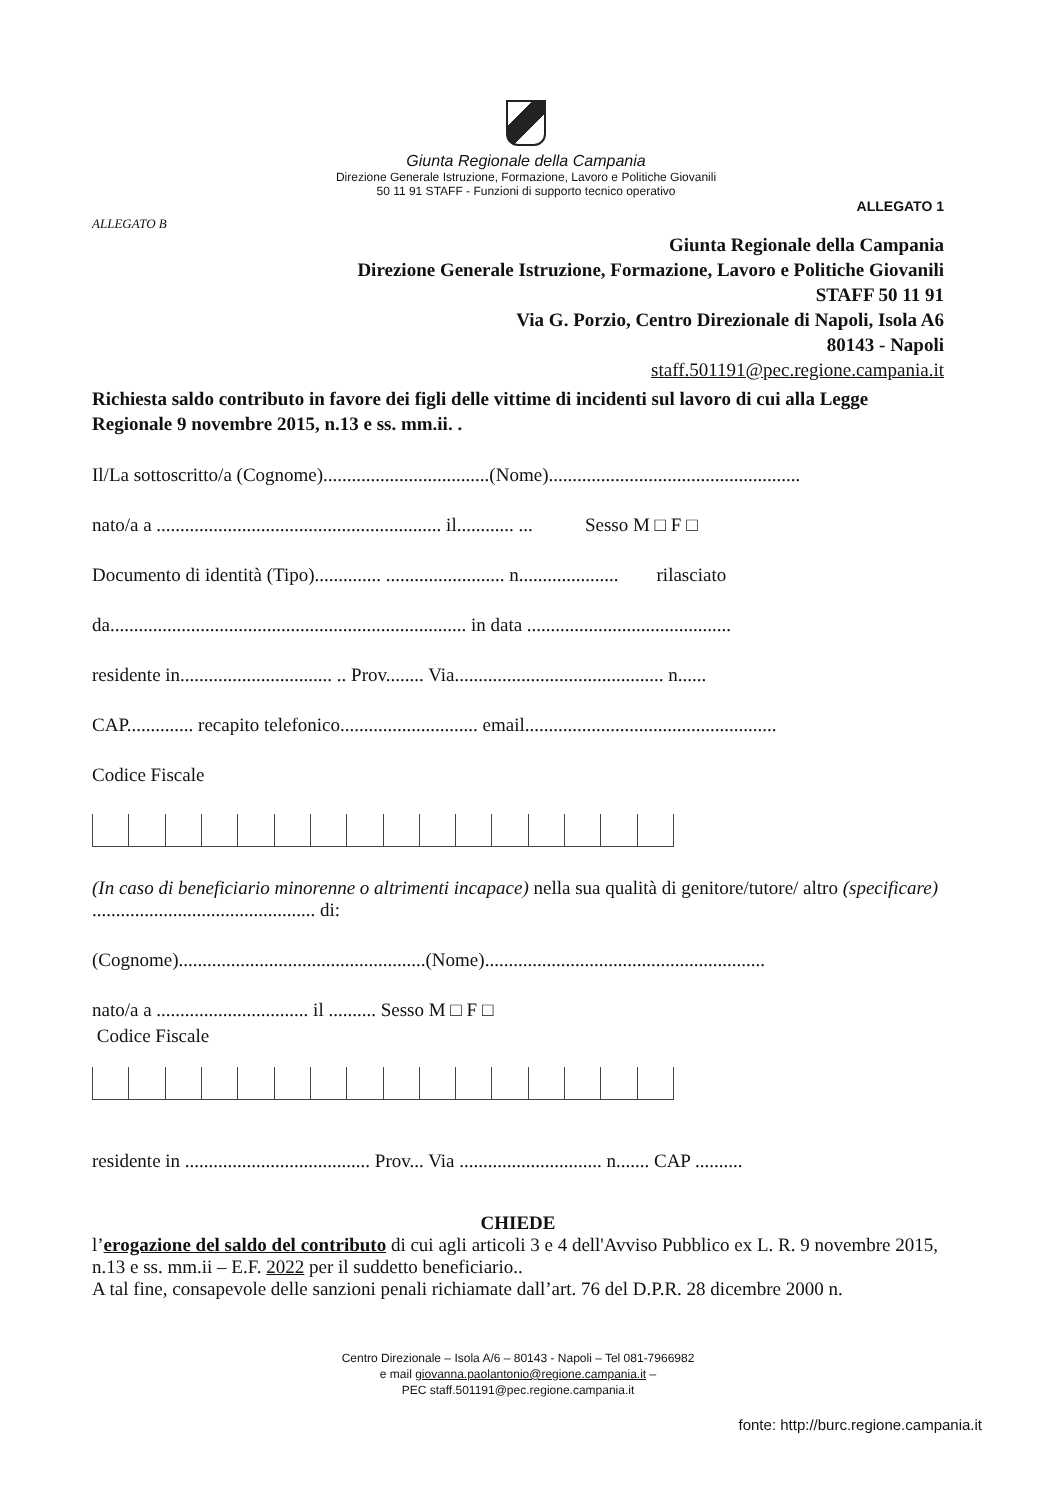Giunta Regionale della Campania
Direzione Generale Istruzione, Formazione, Lavoro e Politiche Giovanili
50 11 91 STAFF - Funzioni di supporto tecnico operativo
ALLEGATO B
ALLEGATO 1
Giunta Regionale della Campania
Direzione Generale Istruzione, Formazione, Lavoro e Politiche Giovanili
STAFF 50 11 91
Via G. Porzio, Centro Direzionale di Napoli, Isola A6
80143 - Napoli
staff.501191@pec.regione.campania.it
Richiesta saldo contributo in favore dei figli delle vittime di incidenti sul lavoro di cui alla Legge Regionale 9 novembre 2015, n.13 e ss. mm.ii. .
Il/La sottoscritto/a (Cognome)...................................(Nome).....................................................
nato/a a ............................................................ il............ ... Sesso M □ F □
Documento di identità (Tipo).............. ......................... n..................... rilasciato
da........................................................................... in data ...........................................
residente in................................ .. Prov........ Via............................................ n......
CAP.............. recapito telefonico............................. email.....................................................
Codice Fiscale
(In caso di beneficiario minorenne o altrimenti incapace) nella sua qualità di genitore/tutore/ altro (specificare) ............................................... di:
(Cognome)....................................................(Nome)...........................................................
nato/a a ................................ il .......... Sesso M □ F □
Codice Fiscale
residente in ....................................... Prov... Via .............................. n....... CAP ..........
CHIEDE
l’erogazione del saldo del contributo di cui agli articoli 3 e 4 dell'Avviso Pubblico ex L. R. 9 novembre 2015, n.13 e ss. mm.ii – E.F. 2022 per il suddetto beneficiario..
A tal fine, consapevole delle sanzioni penali richiamate dall’art. 76 del D.P.R. 28 dicembre 2000 n.
Centro Direzionale – Isola A/6 – 80143 - Napoli – Tel 081-7966982
e mail giovanna.paolantonio@regione.campania.it –
PEC staff.501191@pec.regione.campania.it
fonte: http://burc.regione.campania.it